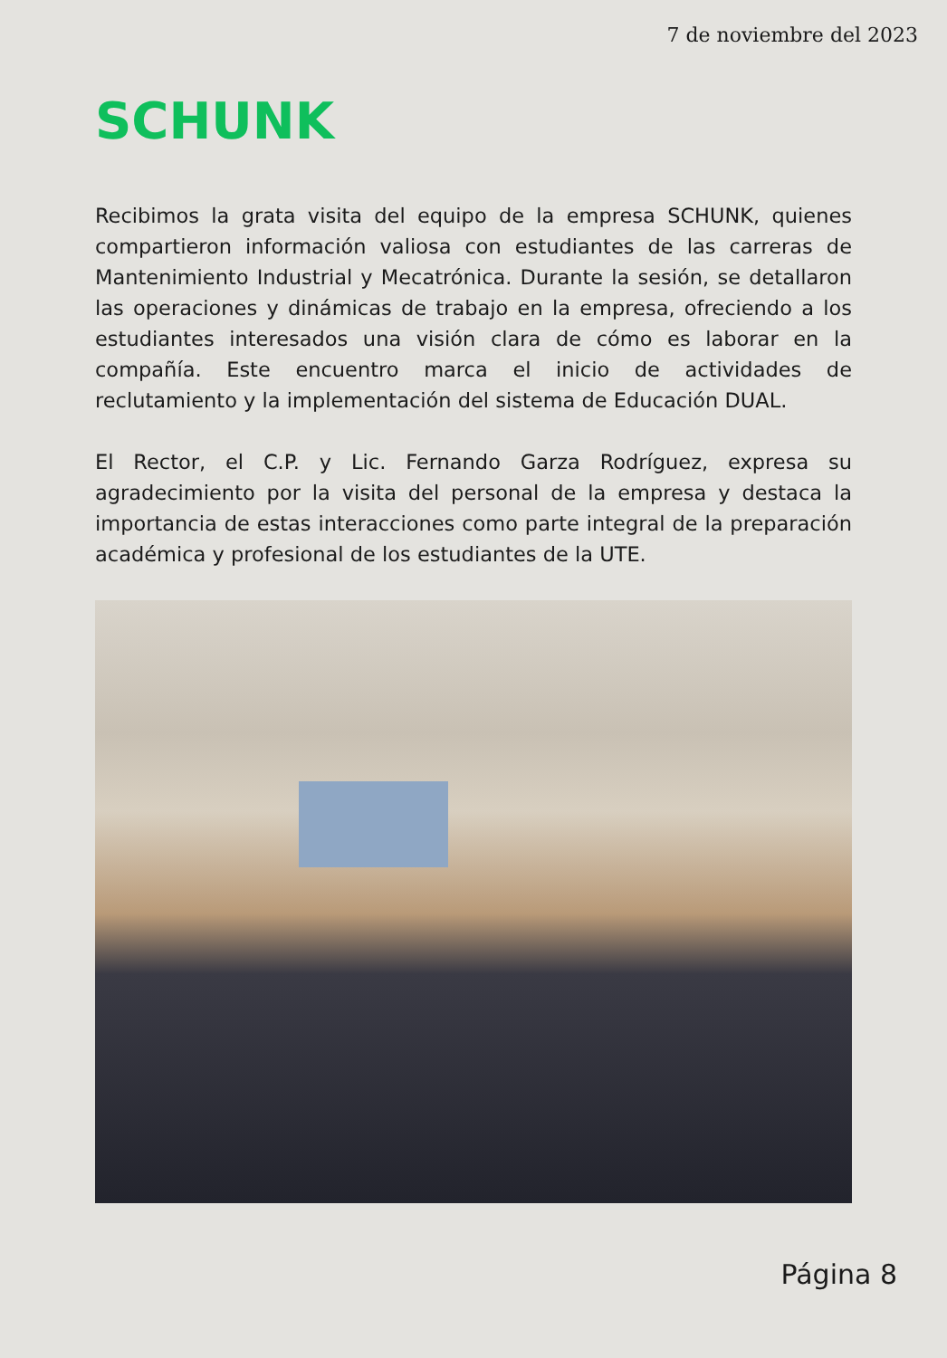7 de noviembre del 2023
SCHUNK
Recibimos la grata visita del equipo de la empresa SCHUNK, quienes compartieron información valiosa con estudiantes de las carreras de Mantenimiento Industrial y Mecatrónica. Durante la sesión, se detallaron las operaciones y dinámicas de trabajo en la empresa, ofreciendo a los estudiantes interesados una visión clara de cómo es laborar en la compañía. Este encuentro marca el inicio de actividades de reclutamiento y la implementación del sistema de Educación DUAL.
El Rector, el C.P. y Lic. Fernando Garza Rodríguez, expresa su agradecimiento por la visita del personal de la empresa y destaca la importancia de estas interacciones como parte integral de la preparación académica y profesional de los estudiantes de la UTE.
Página 8